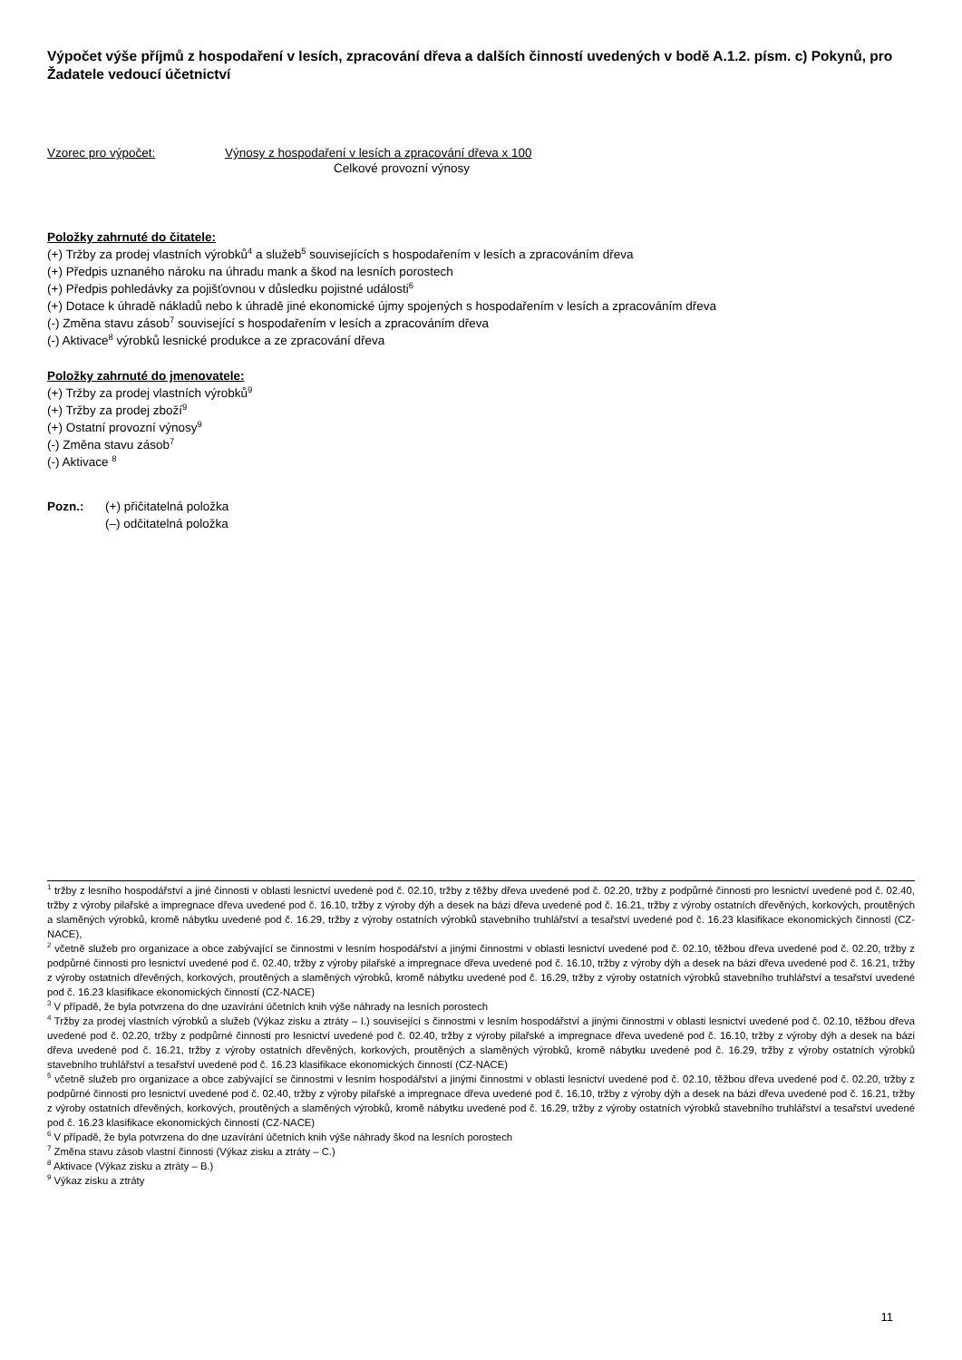Výpočet výše příjmů z hospodaření v lesích, zpracování dřeva a dalších činností uvedených v bodě A.1.2. písm. c) Pokynů, pro Žadatele vedoucí účetnictví
Vzorec pro výpočet: Výnosy z hospodaření v lesích a zpracování dřeva x 100
Celkové provozní výnosy
Položky zahrnuté do čitatele:
(+) Tržby za prodej vlastních výrobků<sup>4</sup> a služeb<sup>5</sup> souvisejících s hospodařením v lesích a zpracováním dřeva
(+) Předpis uznaného nároku na úhradu mank a škod na lesních porostech
(+) Předpis pohledávky za pojišťovnou v důsledku pojistné události<sup>6</sup>
(+) Dotace k úhradě nákladů nebo k úhradě jiné ekonomické újmy spojených s hospodařením v lesích a zpracováním dřeva
(-) Změna stavu zásob<sup>7</sup> související s hospodařením v lesích a zpracováním dřeva
(-) Aktivace<sup>8</sup> výrobků lesnické produkce a ze zpracování dřeva
Položky zahrnuté do jmenovatele:
(+) Tržby za prodej vlastních výrobků<sup>9</sup>
(+) Tržby za prodej zboží<sup>9</sup>
(+) Ostatní provozní výnosy<sup>9</sup>
(-) Změna stavu zásob<sup>7</sup>
(-) Aktivace <sup>8</sup>
Pozn.: (+) přičitatelná položka
(–) odčitatelná položka
<sup>1</sup> tržby z lesního hospodářství a jiné činnosti v oblasti lesnictví uvedené pod č. 02.10, tržby z těžby dřeva uvedené pod č. 02.20, tržby z podpůrné činnosti pro lesnictví uvedené pod č. 02.40, tržby z výroby pilařské a impregnace dřeva uvedené pod č. 16.10, tržby z výroby dýh a desek na bázi dřeva uvedené pod č. 16.21, tržby z výroby ostatních dřevěných, korkových, proutěných a slaměných výrobků, kromě nábytku uvedené pod č. 16.29, tržby z výroby ostatních výrobků stavebního truhlářství a tesařství uvedené pod č. 16.23 klasifikace ekonomických činností (CZ-NACE),
<sup>2</sup> včetně služeb pro organizace a obce zabývající se činnostmi v lesním hospodářství a jinými činnostmi v oblasti lesnictví uvedené pod č. 02.10, těžbou dřeva uvedené pod č. 02.20, tržby z podpůrné činnosti pro lesnictví uvedené pod č. 02.40, tržby z výroby pilařské a impregnace dřeva uvedené pod č. 16.10, tržby z výroby dýh a desek na bázi dřeva uvedené pod č. 16.21, tržby z výroby ostatních dřevěných, korkových, proutěných a slaměných výrobků, kromě nábytku uvedené pod č. 16.29, tržby z výroby ostatních výrobků stavebního truhlářství a tesařství uvedené pod č. 16.23 klasifikace ekonomických činností (CZ-NACE)
<sup>3</sup> V případě, že byla potvrzena do dne uzavírání účetních knih výše náhrady na lesních porostech
<sup>4</sup> Tržby za prodej vlastních výrobků a služeb (Výkaz zisku a ztráty – I.) související s činnostmi v lesním hospodářství a jinými činnostmi v oblasti lesnictví uvedené pod č. 02.10, těžbou dřeva uvedené pod č. 02.20, tržby z podpůrné činnosti pro lesnictví uvedené pod č. 02.40, tržby z výroby pilařské a impregnace dřeva uvedené pod č. 16.10, tržby z výroby dýh a desek na bázi dřeva uvedené pod č. 16.21, tržby z výroby ostatních dřevěných, korkových, proutěných a slaměných výrobků, kromě nábytku uvedené pod č. 16.29, tržby z výroby ostatních výrobků stavebního truhlářství a tesařství uvedené pod č. 16.23 klasifikace ekonomických činností (CZ-NACE)
<sup>5</sup> včetně služeb pro organizace a obce zabývající se činnostmi v lesním hospodářství a jinými činnostmi v oblasti lesnictví uvedené pod č. 02.10, těžbou dřeva uvedené pod č. 02.20, tržby z podpůrné činnosti pro lesnictví uvedené pod č. 02.40, tržby z výroby pilařské a impregnace dřeva uvedené pod č. 16.10, tržby z výroby dýh a desek na bázi dřeva uvedené pod č. 16.21, tržby z výroby ostatních dřevěných, korkových, proutěných a slaměných výrobků, kromě nábytku uvedené pod č. 16.29, tržby z výroby ostatních výrobků stavebního truhlářství a tesařství uvedené pod č. 16.23 klasifikace ekonomických činností (CZ-NACE)
<sup>6</sup> V případě, že byla potvrzena do dne uzavírání účetních knih výše náhrady škod na lesních porostech
<sup>7</sup> Změna stavu zásob vlastní činnosti (Výkaz zisku a ztráty – C.)
<sup>8</sup> Aktivace (Výkaz zisku a ztráty – B.)
<sup>9</sup> Výkaz zisku a ztráty
11